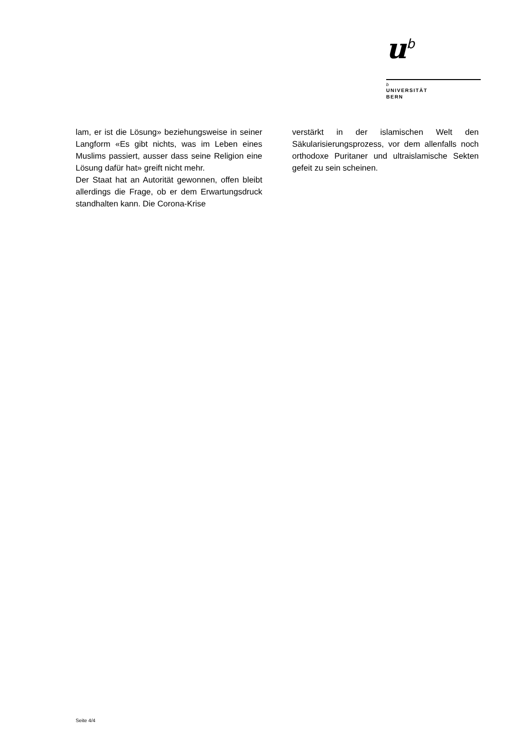u<sup>b</sup>
b
UNIVERSITÄT
BERN
lam, er ist die Lösung» beziehungsweise in seiner Langform «Es gibt nichts, was im Leben eines Muslims passiert, ausser dass seine Religion eine Lösung dafür hat» greift nicht mehr.
Der Staat hat an Autorität gewonnen, offen bleibt allerdings die Frage, ob er dem Erwartungsdruck standhalten kann. Die Corona-Krise
verstärkt in der islamischen Welt den Säkularisierungsprozess, vor dem allenfalls noch orthodoxe Puritaner und ultraislamische Sekten gefeit zu sein scheinen.
Seite 4/4